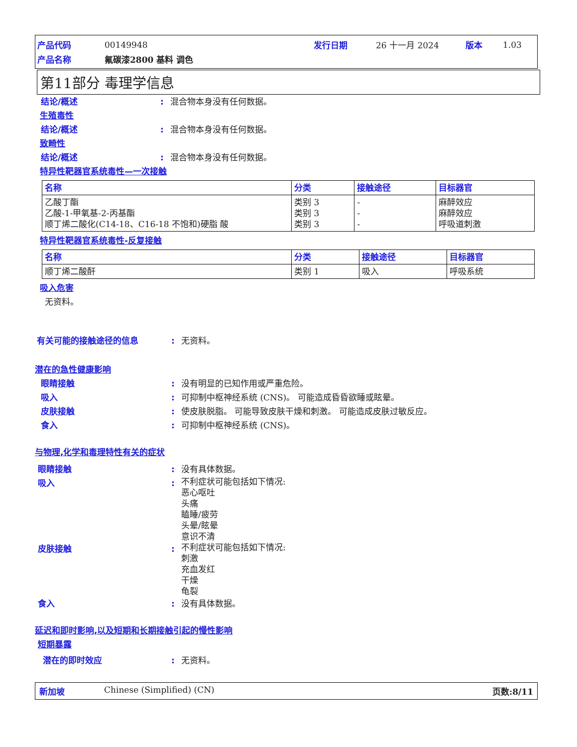| 产品代码 | 00149948 | 发行日期 | 26 十一月 2024 | 版本 | 1.03 |
| 产品名称 | 氟碳漆2800 基料 调色 | | | | |
第11部分 毒理学信息
结论/概述: 混合物本身没有任何数据。
生殖毒性
结论/概述: 混合物本身没有任何数据。
致畸性
结论/概述: 混合物本身没有任何数据。
特异性靶器官系统毒性—一次接触
| 名称 | 分类 | 接触途径 | 目标器官 |
| --- | --- | --- | --- |
| 乙酸丁酯 乙酸-1-甲氧基-2-丙基酯 顺丁烯二酸化(C14-18、C16-18 不饱和)硬脂 酸 | 类别 3 类别 3 类别 3 | - - - | 麻醉效应 麻醉效应 呼吸道刺激 |
特异性靶器官系统毒性-反复接触
| 名称 | 分类 | 接触途径 | 目标器官 |
| --- | --- | --- | --- |
| 顺丁烯二酸酐 | 类别 1 | 吸入 | 呼吸系统 |
吸入危害
无资料。
有关可能的接触途径的信息: 无资料。
潜在的急性健康影响
眼睛接触: 没有明显的已知作用或严重危险。
吸入: 可抑制中枢神经系统 (CNS)。 可能造成昏昏欲睡或眩晕。
皮肤接触: 使皮肤脱脂。 可能导致皮肤干燥和刺激。 可能造成皮肤过敏反应。
食入: 可抑制中枢神经系统 (CNS)。
与物理,化学和毒理特性有关的症状
眼睛接触: 没有具体数据。
吸入: 不利症状可能包括如下情况:
恶心呕吐
头痛
瞌睡/疲劳
头晕/眩晕
意识不清
皮肤接触: 不利症状可能包括如下情况:
刺激
充血发红
干燥
龟裂
食入: 没有具体数据。
延迟和即时影响,以及短期和长期接触引起的慢性影响
短期暴露
潜在的即时效应: 无资料。
新加坡 Chinese (Simplified) (CN) 页数:8/11